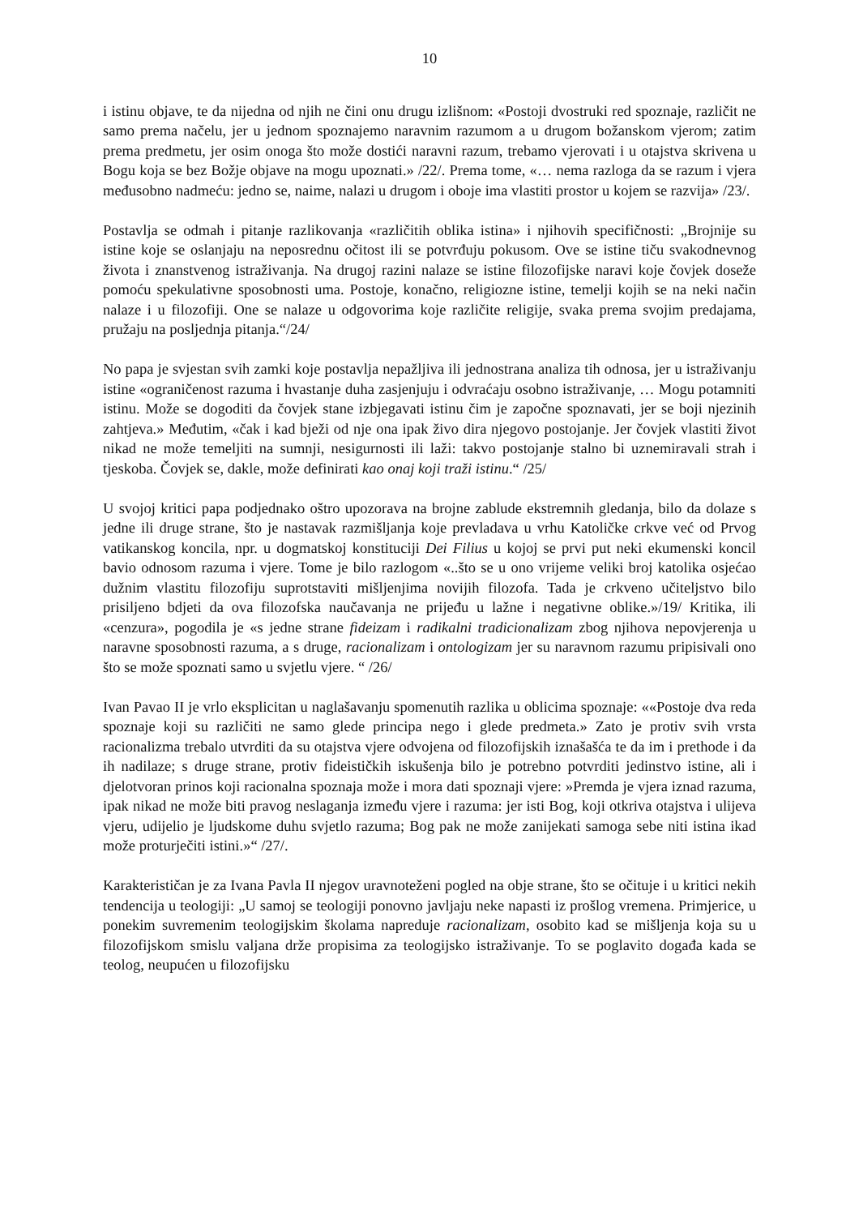10
i istinu objave, te da nijedna od njih ne čini onu drugu izlišnom: «Postoji dvostruki red spoznaje, različit ne samo prema načelu, jer u jednom spoznajemo naravnim razumom a u drugom božanskom vjerom; zatim prema predmetu, jer osim onoga što može dostići naravni razum, trebamo vjerovati i u otajstva skrivena u Bogu koja se bez Božje objave na mogu upoznati.» /22/. Prema tome, «… nema razloga da se razum i vjera međusobno nadmeću: jedno se, naime, nalazi u drugom i oboje ima vlastiti prostor u kojem se razvija» /23/.
Postavlja se odmah i pitanje razlikovanja «različitih oblika istina» i njihovih specifičnosti: „Brojnije su istine koje se oslanjaju na neposrednu očitost ili se potvrđuju pokusom. Ove se istine tiču svakodnevnog života i znanstvenog istraživanja. Na drugoj razini nalaze se istine filozofijske naravi koje čovjek doseže pomoću spekulativne sposobnosti uma. Postoje, konačno, religiozne istine, temelji kojih se na neki način nalaze i u filozofiji. One se nalaze u odgovorima koje različite religije, svaka prema svojim predajama, pružaju na posljednja pitanja.“/24/
No papa je svjestan svih zamki koje postavlja nepažljiva ili jednostrana analiza tih odnosa, jer u istraživanju istine «ograničenost razuma i hvastanje duha zasjenjuju i odvraćaju osobno istraživanje, … Mogu potamniti istinu. Može se dogoditi da čovjek stane izbjegavati istinu čim je započne spoznavati, jer se boji njezinih zahtjeva.» Međutim, «čak i kad bježi od nje ona ipak živo dira njegovo postojanje. Jer čovjek vlastiti život nikad ne može temeljiti na sumnji, nesigurnosti ili laži: takvo postojanje stalno bi uznemiravali strah i tjeskoba. Čovjek se, dakle, može definirati kao onaj koji traži istinu.“ /25/
U svojoj kritici papa podjednako oštro upozorava na brojne zablude ekstremnih gledanja, bilo da dolaze s jedne ili druge strane, što je nastavak razmišljanja koje prevladava u vrhu Katoličke crkve već od Prvog vatikanskog koncila, npr. u dogmatskoj konstituciji Dei Filius u kojoj se prvi put neki ekumenski koncil bavio odnosom razuma i vjere. Tome je bilo razlogom «..što se u ono vrijeme veliki broj katolika osjećao dužnim vlastitu filozofiju suprotstaviti mišljenjima novijih filozofa. Tada je crkveno učiteljstvo bilo prisiljeno bdjeti da ova filozofska naučavanja ne prijeđu u lažne i negativne oblike.»/19/ Kritika, ili «cenzura», pogodila je «s jedne strane fideizam i radikalni tradicionalizam zbog njihova nepovjerenja u naravne sposobnosti razuma, a s druge, racionalizam i ontologizam jer su naravnom razumu pripisivali ono što se može spoznati samo u svjetlu vjere. “ /26/
Ivan Pavao II je vrlo eksplicitan u naglašavanju spomenutih razlika u oblicima spoznaje: ««Postoje dva reda spoznaje koji su različiti ne samo glede principa nego i glede predmeta.» Zato je protiv svih vrsta racionalizma trebalo utvrditi da su otajstva vjere odvojena od filozofijskih iznašašća te da im i prethode i da ih nadilaze; s druge strane, protiv fideističkih iskušenja bilo je potrebno potvrditi jedinstvo istine, ali i djelotvoran prinos koji racionalna spoznaja može i mora dati spoznaji vjere: »Premda je vjera iznad razuma, ipak nikad ne može biti pravog neslaganja između vjere i razuma: jer isti Bog, koji otkriva otajstva i ulijeva vjeru, udijelio je ljudskome duhu svjetlo razuma; Bog pak ne može zanijekati samoga sebe niti istina ikad može proturječiti istini.»“ /27/.
Karakterističan je za Ivana Pavla II njegov uravnoteženi pogled na obje strane, što se očituje i u kritici nekih tendencija u teologiji: „U samoj se teologiji ponovno javljaju neke napasti iz prošlog vremena. Primjerice, u ponekim suvremenim teologijskim školama napreduje racionalizam, osobito kad se mišljenja koja su u filozofijskom smislu valjana drže propisima za teologijsko istraživanje. To se poglavito događa kada se teolog, neupućen u filozofijsku